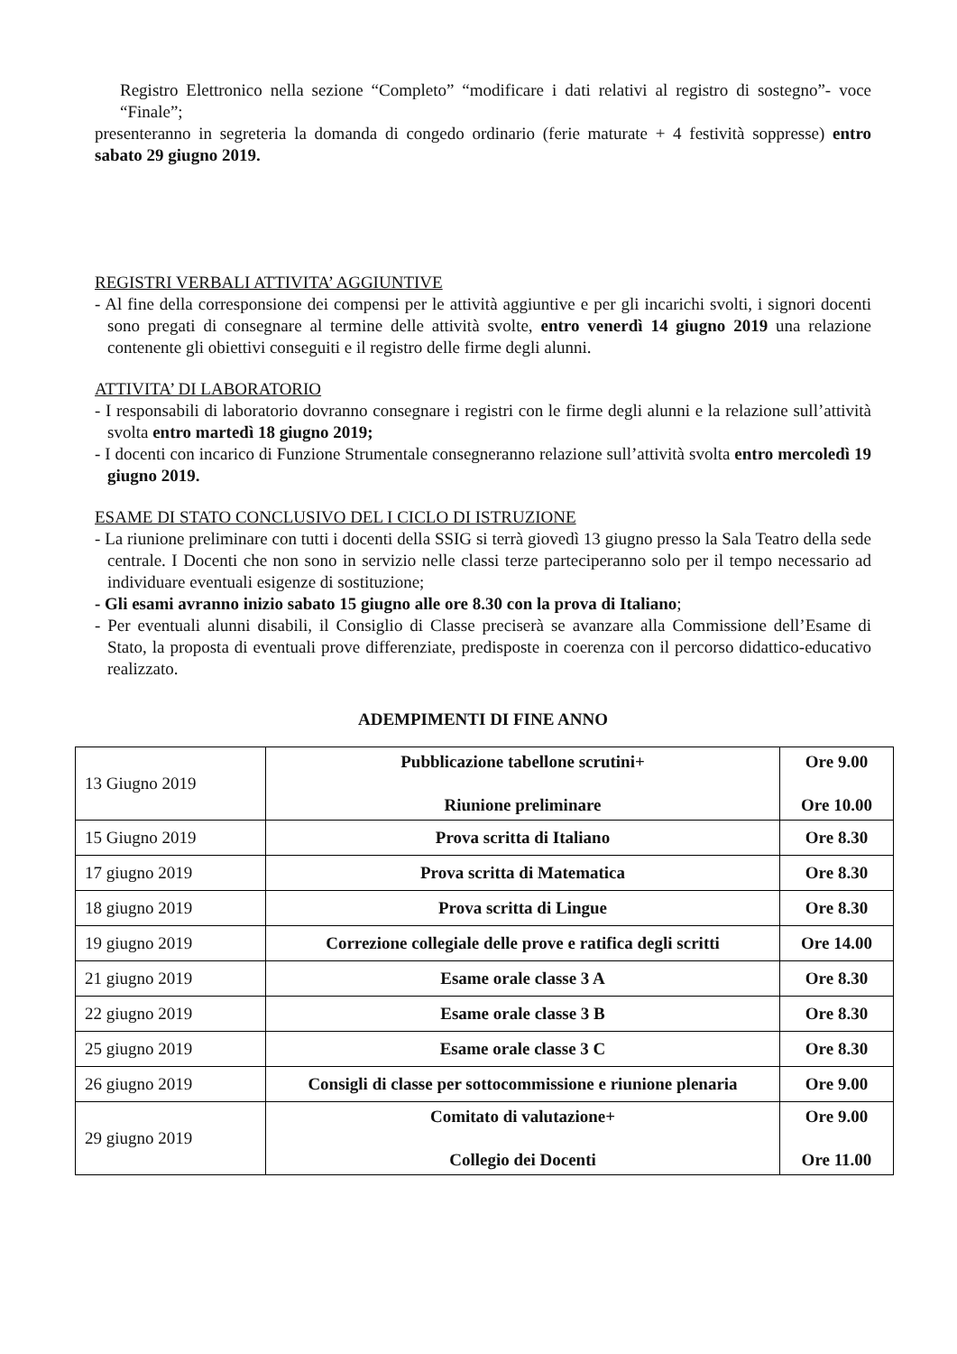Registro Elettronico nella sezione “Completo” “modificare i dati relativi al registro di sostegno”- voce “Finale”;
presenteranno in segreteria la domanda di congedo ordinario (ferie maturate + 4 festività soppresse) entro sabato 29 giugno 2019.
REGISTRI VERBALI ATTIVITA’ AGGIUNTIVE
- Al fine della corresponsione dei compensi per le attività aggiuntive e per gli incarichi svolti, i signori docenti sono pregati di consegnare al termine delle attività svolte, entro venerdì 14 giugno 2019 una relazione contenente gli obiettivi conseguiti e il registro delle firme degli alunni.
ATTIVITA’ DI LABORATORIO
- I responsabili di laboratorio dovranno consegnare i registri con le firme degli alunni e la relazione sull’attività svolta entro martedì 18 giugno 2019;
- I docenti con incarico di Funzione Strumentale consegneranno relazione sull’attività svolta entro mercoledì 19 giugno 2019.
ESAME DI STATO CONCLUSIVO DEL I CICLO DI ISTRUZIONE
- La riunione preliminare con tutti i docenti della SSIG si terrà giovedì 13 giugno presso la Sala Teatro della sede centrale. I Docenti che non sono in servizio nelle classi terze parteciperanno solo per il tempo necessario ad individuare eventuali esigenze di sostituzione;
- Gli esami avranno inizio sabato 15 giugno alle ore 8.30 con la prova di Italiano;
- Per eventuali alunni disabili, il Consiglio di Classe preciserà se avanzare alla Commissione dell’Esame di Stato, la proposta di eventuali prove differenziate, predisposte in coerenza con il percorso didattico-educativo realizzato.
ADEMPIMENTI DI FINE ANNO
| 13 Giugno 2019 | Pubblicazione tabellone scrutini+ Riunione preliminare | Ore 9.00 Ore 10.00 |
| 15 Giugno 2019 | Prova scritta di Italiano | Ore 8.30 |
| 17 giugno 2019 | Prova scritta di Matematica | Ore 8.30 |
| 18 giugno 2019 | Prova scritta di Lingue | Ore 8.30 |
| 19 giugno 2019 | Correzione collegiale delle prove e ratifica degli scritti | Ore 14.00 |
| 21 giugno 2019 | Esame orale classe 3 A | Ore 8.30 |
| 22 giugno 2019 | Esame orale classe 3 B | Ore 8.30 |
| 25 giugno 2019 | Esame orale classe 3 C | Ore 8.30 |
| 26 giugno 2019 | Consigli di classe per sottocommissione e riunione plenaria | Ore 9.00 |
| 29 giugno 2019 | Comitato di valutazione+ Collegio dei Docenti | Ore 9.00 Ore 11.00 |